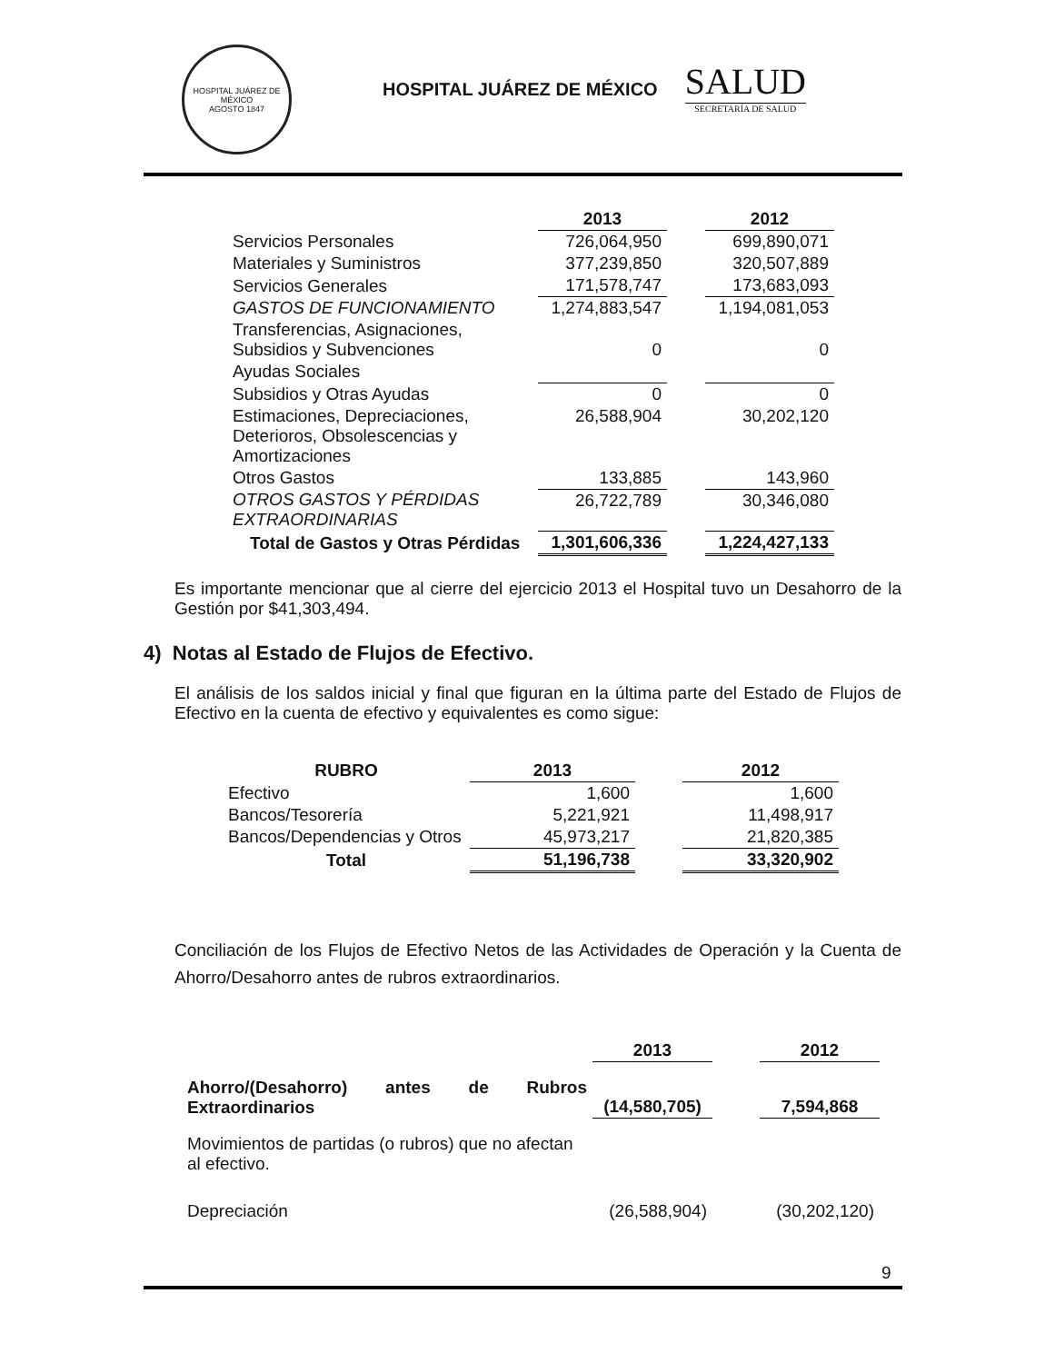HOSPITAL JUÁREZ DE MÉXICO
AGOSTO 1847
HOSPITAL JUÁREZ DE MÉXICO
SALUD
SECRETARÍA DE SALUD
| | 2013 | | 2012 |
| --- | --- | --- | --- |
| Servicios Personales | 726,064,950 | | 699,890,071 |
| Materiales y Suministros | 377,239,850 | | 320,507,889 |
| Servicios Generales | 171,578,747 | | 173,683,093 |
| GASTOS DE FUNCIONAMIENTO | 1,274,883,547 | | 1,194,081,053 |
| Transferencias, Asignaciones, Subsidios y Subvenciones | 0 | | 0 |
| Ayudas Sociales | | | |
| Subsidios y Otras Ayudas | 0 | | 0 |
| Estimaciones, Depreciaciones, Deterioros, Obsolescencias y Amortizaciones | 26,588,904 | | 30,202,120 |
| Otros Gastos | 133,885 | | 143,960 |
| OTROS GASTOS Y PÉRDIDAS EXTRAORDINARIAS | 26,722,789 | | 30,346,080 |
| Total de Gastos y Otras Pérdidas | 1,301,606,336 | | 1,224,427,133 |
Es importante mencionar que al cierre del ejercicio 2013 el Hospital tuvo un Desahorro de la Gestión por $41,303,494.
4) Notas al Estado de Flujos de Efectivo.
El análisis de los saldos inicial y final que figuran en la última parte del Estado de Flujos de Efectivo en la cuenta de efectivo y equivalentes es como sigue:
| RUBRO | 2013 | | 2012 |
| --- | --- | --- | --- |
| Efectivo | 1,600 | | 1,600 |
| Bancos/Tesorería | 5,221,921 | | 11,498,917 |
| Bancos/Dependencias y Otros | 45,973,217 | | 21,820,385 |
| Total | 51,196,738 | | 33,320,902 |
Conciliación de los Flujos de Efectivo Netos de las Actividades de Operación y la Cuenta de Ahorro/Desahorro antes de rubros extraordinarios.
| | 2013 | | 2012 |
| --- | --- | --- | --- |
| Ahorro/(Desahorro) antes de Rubros Extraordinarios | (14,580,705) | | 7,594,868 |
| Movimientos de partidas (o rubros) que no afectan al efectivo. | | | |
| Depreciación | (26,588,904) | | (30,202,120) |
9